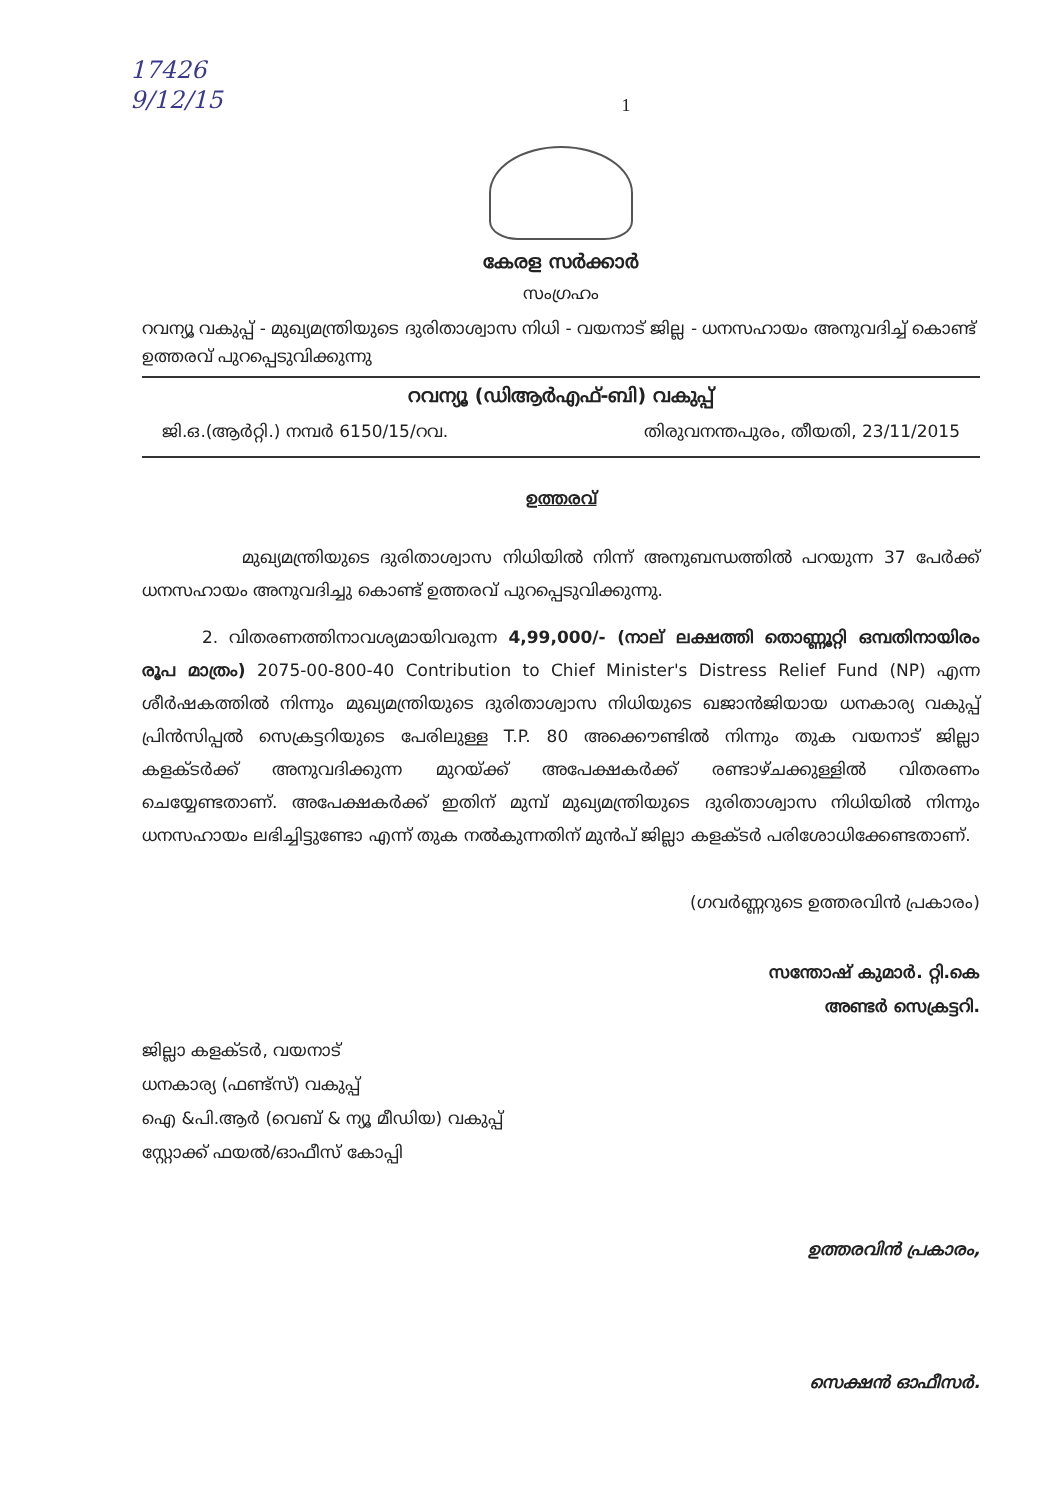17426
9/12/15
1
കേരള സർക്കാർ
സംഗ്രഹം
റവന്യൂ വകുപ്പ് - മുഖ്യമന്ത്രിയുടെ ദുരിതാശ്വാസ നിധി - വയനാട് ജില്ല - ധനസഹായം അനുവദിച്ച് കൊണ്ട് ഉത്തരവ് പുറപ്പെടുവിക്കുന്നു
റവന്യൂ (ഡിആർഎഫ്-ബി) വകുപ്പ്
ജി.ഒ.(ആർറ്റി.) നമ്പർ 6150/15/റവ. തിരുവനന്തപുരം, തീയതി, 23/11/2015
ഉത്തരവ്
മുഖ്യമന്ത്രിയുടെ ദുരിതാശ്വാസ നിധിയിൽ നിന്ന് അനുബന്ധത്തിൽ പറയുന്ന 37 പേർക്ക് ധനസഹായം അനുവദിച്ചു കൊണ്ട് ഉത്തരവ് പുറപ്പെടുവിക്കുന്നു.
2. വിതരണത്തിനാവശ്യമായിവരുന്ന 4,99,000/- (നാല് ലക്ഷത്തി തൊണ്ണൂറ്റി ഒമ്പതിനായിരം രൂപ മാത്രം) 2075-00-800-40 Contribution to Chief Minister's Distress Relief Fund (NP) എന്ന ശീർഷകത്തിൽ നിന്നും മുഖ്യമന്ത്രിയുടെ ദുരിതാശ്വാസ നിധിയുടെ ഖജാൻജിയായ ധനകാര്യ വകുപ്പ് പ്രിൻസിപ്പൽ സെക്രട്ടറിയുടെ പേരിലുള്ള T.P. 80 അക്കൌണ്ടിൽ നിന്നും തുക വയനാട് ജില്ലാ കളക്ടർക്ക് അനുവദിക്കുന്ന മുറയ്ക്ക് അപേക്ഷകർക്ക് രണ്ടാഴ്ചക്കുള്ളിൽ വിതരണം ചെയ്യേണ്ടതാണ്. അപേക്ഷകർക്ക് ഇതിന് മുമ്പ് മുഖ്യമന്ത്രിയുടെ ദുരിതാശ്വാസ നിധിയിൽ നിന്നും ധനസഹായം ലഭിച്ചിട്ടുണ്ടോ എന്ന് തുക നൽകുന്നതിന് മുൻപ് ജില്ലാ കളക്ടർ പരിശോധിക്കേണ്ടതാണ്.
(ഗവർണ്ണറുടെ ഉത്തരവിൻ പ്രകാരം)
സന്തോഷ് കുമാർ. റ്റി.കെ
അണ്ടർ സെക്രട്ടറി.
ജില്ലാ കളക്ടർ, വയനാട്
ധനകാര്യ (ഫണ്ട്സ്) വകുപ്പ്
ഐ &പി.ആർ (വെബ് & ന്യൂ മീഡിയ) വകുപ്പ്
സ്റ്റോക്ക് ഫയൽ/ഓഫീസ് കോപ്പി
ഉത്തരവിൻ പ്രകാരം,
സെക്ഷൻ ഓഫീസർ.